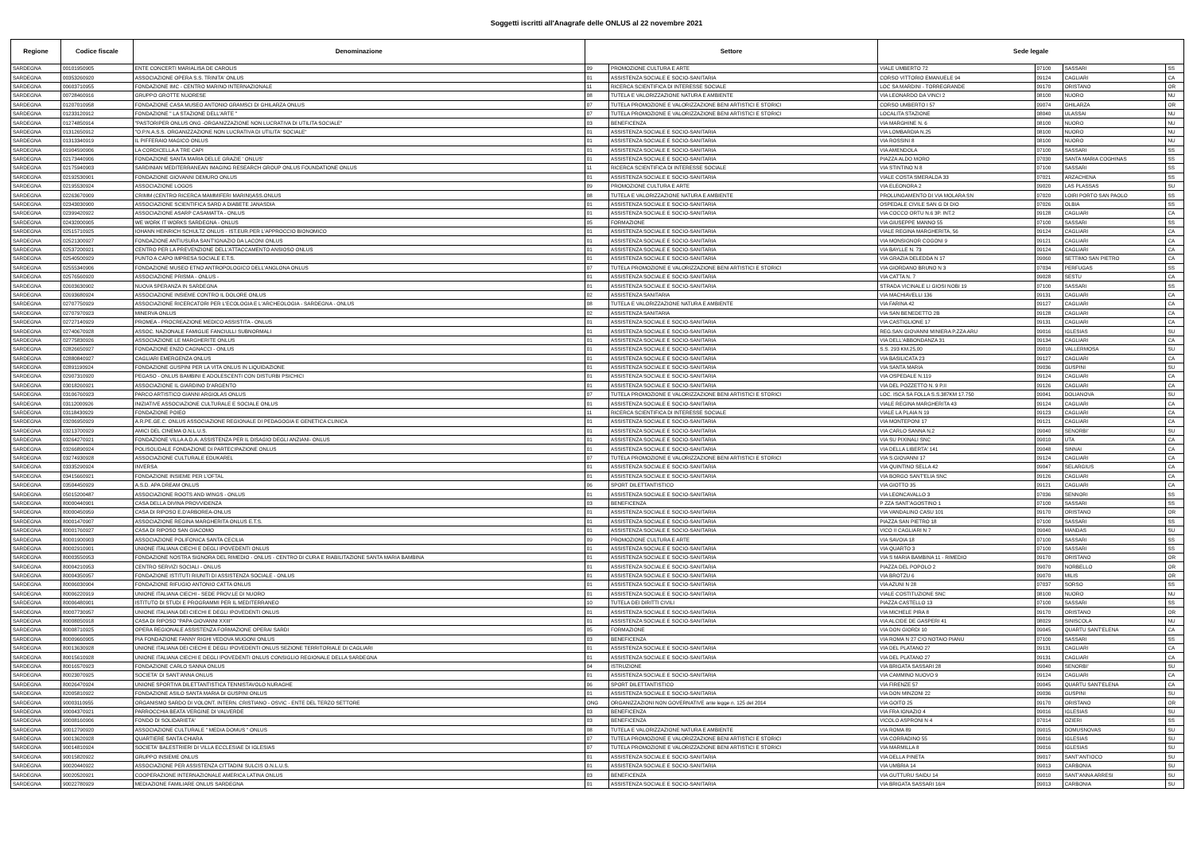Soggetti iscritti all'Anagrafe delle ONLUS al 22 novembre 2021
| Regione | Codice fiscale | Denominazione | Settore | | Sede legale | | | |
| --- | --- | --- | --- | --- | --- | --- | --- | --- |
| SARDEGNA | 00101950905 | ENTE CONCERTI MARIALISA DE CAROLIS | 09 | PROMOZIONE CULTURA E ARTE | VIALE UMBERTO 72 | 07100 | SASSARI | SS |
| SARDEGNA | 00353260920 | ASSOCIAZIONE OPERA S.S. TRINITA' ONLUS | 01 | ASSISTENZA SOCIALE E SOCIO-SANITARIA | CORSO VITTORIO EMANUELE 94 | 09124 | CAGLIARI | CA |
| SARDEGNA | 00603710955 | FONDAZIONE IMC - CENTRO MARINO INTERNAZIONALE | 11 | RICERCA SCIENTIFICA DI INTERESSE SOCIALE | LOC SA MARDINI - TORREGRANDE | 09170 | ORISTANO | OR |
| SARDEGNA | 00728460916 | GRUPPO GROTTE NUORESE | 08 | TUTELA E VALORIZZAZIONE NATURA E AMBIENTE | VIA LEONARDO DA VINCI 2 | 08100 | NUORO | NU |
| SARDEGNA | 01207010958 | FONDAZIONE CASA MUSEO ANTONIO GRAMSCI DI GHILARZA ONLUS | 07 | TUTELA PROMOZIONE E VALORIZZAZIONE BENI ARTISTICI E STORICI | CORSO UMBERTO I 57 | 09074 | GHILARZA | OR |
| SARDEGNA | 01233120912 | FONDAZIONE " LA STAZIONE DELL'ARTE " | 07 | TUTELA PROMOZIONE E VALORIZZAZIONE BENI ARTISTICI E STORICI | LOCALITA STAZIONE | 08040 | ULASSAI | NU |
| SARDEGNA | 01274850914 | "PASTORIPER ONLUS ONG -ORGANIZZAZIONE NON LUCRATIVA DI UTILITA SOCIALE" | 03 | BENEFICENZA | VIA MARGHINE N. 6 | 08100 | NUORO | NU |
| SARDEGNA | 01312650912 | "O.P.N.A.S.S. ORGANIZZAZIONE NON LUCRATIVA DI UTILITA' SOCIALE" | 01 | ASSISTENZA SOCIALE E SOCIO-SANITARIA | VIA LOMBARDIA N.25 | 08100 | NUORO | NU |
| SARDEGNA | 01313340919 | IL PIFFERAIO MAGICO ONLUS | 01 | ASSISTENZA SOCIALE E SOCIO-SANITARIA | VIA ROSSINI 8 | 08100 | NUORO | NU |
| SARDEGNA | 01904590906 | LA CORDICELLA A TRE CAPI | 01 | ASSISTENZA SOCIALE E SOCIO-SANITARIA | VIA AMENDOLA | 07100 | SASSARI | SS |
| SARDEGNA | 02173440906 | FONDAZIONE SANTA MARIA DELLE GRAZIE ' ONLUS' | 01 | ASSISTENZA SOCIALE E SOCIO-SANITARIA | PIAZZA ALDO MORO | 07030 | SANTA MARIA COGHINAS | SS |
| SARDEGNA | 02175940903 | SARDINIAN MEDITERRANEAN IMAGING RESEARCH GROUP ONLUS FOUNDATIONE ONLUS | 11 | RICERCA SCIENTIFICA DI INTERESSE SOCIALE | VIA STINTINO N 8 | 07100 | SASSARI | SS |
| SARDEGNA | 02192530901 | FONDAZIONE GIOVANNI DEMURO ONLUS | 01 | ASSISTENZA SOCIALE E SOCIO-SANITARIA | VIALE COSTA SMERALDA 33 | 07021 | ARZACHENA | SS |
| SARDEGNA | 02195530924 | ASSOCIAZIONE LOGOS | 09 | PROMOZIONE CULTURA E ARTE | VIA ELEONORA 2 | 09020 | LAS PLASSAS | SU |
| SARDEGNA | 02263670909 | CRIMM (CENTRO RICERCA MAMMIFERI MARINI)ASS.ONLUS | 08 | TUTELA E VALORIZZAZIONE NATURA E AMBIENTE | PROLUNGAMENTO DI VIA MOLARA SN | 07020 | LOIRI PORTO SAN PAOLO | SS |
| SARDEGNA | 02343030900 | ASSOCIAZIONE SCIENTIFICA SARD A DIABETE JANASDIA | 01 | ASSISTENZA SOCIALE E SOCIO-SANITARIA | OSPEDALE CIVILE SAN G DI DIO | 07026 | OLBIA | SS |
| SARDEGNA | 02399420922 | ASSOCIAZIONE ASARP CASAMATTA - ONLUS | 01 | ASSISTENZA SOCIALE E SOCIO-SANITARIA | VIA COCCO ORTU N.6 3P. INT.2 | 09128 | CAGLIARI | CA |
| SARDEGNA | 02432000905 | WE WORK IT WORKS SARDEGNA - ONLUS | 05 | FORMAZIONE | VIA GIUSEPPE MANNO 55 | 07100 | SASSARI | SS |
| SARDEGNA | 02515710925 | IOHANN HEINRICH SCHULTZ ONLUS - IST.EUR.PER L'APPROCCIO BIONOMICO | 01 | ASSISTENZA SOCIALE E SOCIO-SANITARIA | VIALE REGINA MARGHERITA, 56 | 09124 | CAGLIARI | CA |
| SARDEGNA | 02521300927 | FONDAZIONE ANTIUSURA SANT'IGNAZIO DA LACONI ONLUS | 01 | ASSISTENZA SOCIALE E SOCIO-SANITARIA | VIA MONSIGNOR COGONI 9 | 09121 | CAGLIARI | CA |
| SARDEGNA | 02537200921 | CENTRO PER LA PREVENZIONE DELL'ATTACCAMENTO ANSIOSO ONLUS | 01 | ASSISTENZA SOCIALE E SOCIO-SANITARIA | VIA BAYLLE N. 73 | 09124 | CAGLIARI | CA |
| SARDEGNA | 02540500929 | PUNTO A CAPO IMPRESA SOCIALE E.T.S. | 01 | ASSISTENZA SOCIALE E SOCIO-SANITARIA | VIA GRAZIA DELEDDA N 17 | 09060 | SETTIMO SAN PIETRO | CA |
| SARDEGNA | 02555340906 | FONDAZIONE MUSEO ETNO ANTROPOLOGICO DELL'ANGLONA ONLUS | 07 | TUTELA PROMOZIONE E VALORIZZAZIONE BENI ARTISTICI E STORICI | VIA GIORDANO BRUNO N 3 | 07034 | PERFUGAS | SS |
| SARDEGNA | 02576560920 | ASSOCIAZIONE PRISMA - ONLUS - | 01 | ASSISTENZA SOCIALE E SOCIO-SANITARIA | VIA CATTA N. 7 | 09028 | SESTU | CA |
| SARDEGNA | 02603630902 | NUOVA SPERANZA IN SARDEGNA | 01 | ASSISTENZA SOCIALE E SOCIO-SANITARIA | STRADA VICINALE LI GIOSI NOBI 19 | 07100 | SASSARI | SS |
| SARDEGNA | 02693680924 | ASSOCIAZIONE INSIEME CONTRO IL DOLORE ONLUS | 02 | ASSISTENZA SANITARIA | VIA MACHIAVELLI 136 | 09131 | CAGLIARI | CA |
| SARDEGNA | 02707750929 | ASSOCIAZIONE RICERCATORI PER L'ECOLOGIA E L'ARCHEOLOGIA - SARDEGNA - ONLUS | 08 | TUTELA E VALORIZZAZIONE NATURA E AMBIENTE | VIA FARINA 42 | 09127 | CAGLIARI | CA |
| SARDEGNA | 02707970923 | MINERVA ONLUS | 02 | ASSISTENZA SANITARIA | VIA SAN BENEDETTO 2B | 09128 | CAGLIARI | CA |
| SARDEGNA | 02727140929 | PROMEA - PROCREAZIONE MEDICO ASSISTITA - ONLUS | 01 | ASSISTENZA SOCIALE E SOCIO-SANITARIA | VIA CASTIGLIONE 17 | 09131 | CAGLIARI | CA |
| SARDEGNA | 02740670928 | ASSOC. NAZIONALE FAMIGLIE FANCIULLI SUBNORMALI | 01 | ASSISTENZA SOCIALE E SOCIO-SANITARIA | REG.SAN GIOVANNI MINIERA P.ZZA ARU | 09016 | IGLESIAS | SU |
| SARDEGNA | 02775830926 | ASSOCIAZIONE LE MARGHERITE ONLUS | 01 | ASSISTENZA SOCIALE E SOCIO-SANITARIA | VIA DELL'ABBONDANZA 31 | 09134 | CAGLIARI | CA |
| SARDEGNA | 02826650927 | FONDAZIONE ENZO CAGNACCI - ONLUS | 01 | ASSISTENZA SOCIALE E SOCIO-SANITARIA | S.S. 293 KM.25,00 | 09010 | VALLERMOSA | SU |
| SARDEGNA | 02880840927 | CAGLIARI EMERGENZA ONLUS | 01 | ASSISTENZA SOCIALE E SOCIO-SANITARIA | VIA BASILICATA 23 | 09127 | CAGLIARI | CA |
| SARDEGNA | 02891190924 | FONDAZIONE GUSPINI PER LA VITA ONLUS IN LIQUIDAZIONE | 01 | ASSISTENZA SOCIALE E SOCIO-SANITARIA | VIA SANTA MARIA | 09036 | GUSPINI | SU |
| SARDEGNA | 02907310920 | PEGASO - ONLUS BAMBINI E ADOLESCENTI CON DISTURBI PSICHICI | 01 | ASSISTENZA SOCIALE E SOCIO-SANITARIA | VIA OSPEDALE N.119 | 09124 | CAGLIARI | CA |
| SARDEGNA | 03018260921 | ASSOCIAZIONE IL GIARDINO D'ARGENTO | 01 | ASSISTENZA SOCIALE E SOCIO-SANITARIA | VIA DEL POZZETTO N. 9 P.II | 09126 | CAGLIARI | CA |
| SARDEGNA | 03106760923 | PARCO ARTISTICO GIANNI ARGIOLAS ONLUS | 07 | TUTELA PROMOZIONE E VALORIZZAZIONE BENI ARTISTICI E STORICI | LOC. ISCA SA FOLLA S.S.387KM 17.750 | 09041 | DOLIANOVA | SU |
| SARDEGNA | 03112000926 | INIZIATIVE ASSOCIAZIONE CULTURALE E SOCIALE ONLUS | 01 | ASSISTENZA SOCIALE E SOCIO-SANITARIA | VIALE REGINA MARGHERITA 43 | 09124 | CAGLIARI | CA |
| SARDEGNA | 03118430929 | FONDAZIONE POIEO | 11 | RICERCA SCIENTIFICA DI INTERESSE SOCIALE | VIALE LA PLAIA N 19 | 09123 | CAGLIARI | CA |
| SARDEGNA | 03206950929 | A.R.PE.GE.C. ONLUS ASSOCIAZIONE REGIONALE DI PEDAGOGIA E GENETICA CLINICA | 01 | ASSISTENZA SOCIALE E SOCIO-SANITARIA | VIA MONTEPONI 17 | 09121 | CAGLIARI | CA |
| SARDEGNA | 03213700929 | AMICI DEL CINEMA O.N.L.U.S. | 01 | ASSISTENZA SOCIALE E SOCIO-SANITARIA | VIA CARLO SANNA N.2 | 09040 | SENORBI' | SU |
| SARDEGNA | 03264270921 | FONDAZIONE VILLA A.D.A. ASSISTENZA PER IL DISAGIO DEGLI ANZIANI- ONLUS | 01 | ASSISTENZA SOCIALE E SOCIO-SANITARIA | VIA SU PIXINALI SNC | 09010 | UTA | CA |
| SARDEGNA | 03266890924 | POLISOLIDALE FONDAZIONE DI PARTECIPAZIONE ONLUS | 01 | ASSISTENZA SOCIALE E SOCIO-SANITARIA | VIA DELLA LIBERTA' 141 | 09048 | SINNAI | CA |
| SARDEGNA | 03274930928 | ASSOCIAZIONE CULTURALE EDUKAREL | 07 | TUTELA PROMOZIONE E VALORIZZAZIONE BENI ARTISTICI E STORICI | VIA S.GIOVANNI 17 | 09124 | CAGLIARI | CA |
| SARDEGNA | 03335290924 | INVERSA | 01 | ASSISTENZA SOCIALE E SOCIO-SANITARIA | VIA QUINTINO SELLA 42 | 09047 | SELARGIUS | CA |
| SARDEGNA | 03415660921 | FONDAZIONE INSIEME PER L'OFTAL | 01 | ASSISTENZA SOCIALE E SOCIO-SANITARIA | VIA BORGO SANT'ELIA SNC | 09126 | CAGLIARI | CA |
| SARDEGNA | 03504450929 | A.S.D. APA DREAM ONLUS | 06 | SPORT DILETTANTISTICO | VIA GIOTTO 35 | 09121 | CAGLIARI | CA |
| SARDEGNA | 05015200487 | ASSOCIAZIONE ROOTS AND WINGS - ONLUS | 01 | ASSISTENZA SOCIALE E SOCIO-SANITARIA | VIA LEONCAVALLO 3 | 07036 | SENNORI | SS |
| SARDEGNA | 80000440901 | CASA DELLA DIVINA PROVVIDENZA | 03 | BENEFICENZA | P ZZA SANT'AGOSTINO 1 | 07100 | SASSARI | SS |
| SARDEGNA | 80000450959 | CASA DI RIPOSO E.D'ARBOREA-ONLUS | 01 | ASSISTENZA SOCIALE E SOCIO-SANITARIA | VIA VANDALINO CASU 101 | 09170 | ORISTANO | OR |
| SARDEGNA | 80001470907 | ASSOCIAZIONE REGINA MARGHERITA ONLUS E.T.S. | 01 | ASSISTENZA SOCIALE E SOCIO-SANITARIA | PIAZZA SAN PIETRO 18 | 07100 | SASSARI | SS |
| SARDEGNA | 80001760927 | CASA DI RIPOSO SAN GIACOMO | 01 | ASSISTENZA SOCIALE E SOCIO-SANITARIA | VICO II CAGLIARI N 7 | 09040 | MANDAS | SU |
| SARDEGNA | 80001900903 | ASSOCIAZIONE POLIFONICA SANTA CECILIA | 09 | PROMOZIONE CULTURA E ARTE | VIA SAVOIA 18 | 07100 | SASSARI | SS |
| SARDEGNA | 80002910901 | UNIONE ITALIANA CIECHI E DEGLI IPOVEDENTI ONLUS | 01 | ASSISTENZA SOCIALE E SOCIO-SANITARIA | VIA QUARTO 3 | 07100 | SASSARI | SS |
| SARDEGNA | 80003550953 | FONDAZIONE NOSTRA SIGNORA DEL RIMEDIO - ONLUS - CENTRO DI CURA E RIABILITAZIONE SANTA MARIA BAMBINA | 01 | ASSISTENZA SOCIALE E SOCIO-SANITARIA | VIA S MARIA BAMBINA 11 - RIMEDIO | 09170 | ORISTANO | OR |
| SARDEGNA | 80004210953 | CENTRO SERVIZI SOCIALI - ONLUS | 01 | ASSISTENZA SOCIALE E SOCIO-SANITARIA | PIAZZA DEL POPOLO 2 | 09070 | NORBELLO | OR |
| SARDEGNA | 80004350957 | FONDAZIONE ISTITUTI RIUNITI DI ASSISTENZA SOCIALE - ONLUS | 01 | ASSISTENZA SOCIALE E SOCIO-SANITARIA | VIA BROTZU 6 | 09070 | MILIS | OR |
| SARDEGNA | 80006030904 | FONDAZIONE RIFUGIO ANTONIO CATTA ONLUS | 01 | ASSISTENZA SOCIALE E SOCIO-SANITARIA | VIA AZUNI N 28 | 07037 | SORSO | SS |
| SARDEGNA | 80006220919 | UNIONE ITALIANA CIECHI - SEDE PROV.LE DI NUORO | 01 | ASSISTENZA SOCIALE E SOCIO-SANITARIA | VIALE COSTITUZIONE SNC | 08100 | NUORO | NU |
| SARDEGNA | 80006480901 | ISTITUTO DI STUDI E PROGRAMMI PER IL MEDITERRANEO | 10 | TUTELA DEI DIRITTI CIVILI | PIAZZA CASTELLO 13 | 07100 | SASSARI | SS |
| SARDEGNA | 80007730957 | UNIONE ITALIANA DEI CIECHI E DEGLI IPOVEDENTI ONLUS | 01 | ASSISTENZA SOCIALE E SOCIO-SANITARIA | VIA MICHELE PIRA 8 | 09170 | ORISTANO | OR |
| SARDEGNA | 80008050918 | CASA DI RIPOSO "PAPA GIOVANNI XXIII" | 01 | ASSISTENZA SOCIALE E SOCIO-SANITARIA | VIA ALCIDE DE GASPERI 41 | 08029 | SINISCOLA | NU |
| SARDEGNA | 80008710925 | OPERA REGIONALE ASSISTENZA FORMAZIONE OPERAI SARDI | 05 | FORMAZIONE | VIA DON GIORDI 10 | 09045 | QUARTU SANT'ELENA | CA |
| SARDEGNA | 80009660905 | PIA FONDAZIONE FANNY RIGHI VEDOVA MUGONI ONLUS | 03 | BENEFICENZA | VIA ROMA N 27 C/O NOTAIO PIANU | 07100 | SASSARI | SS |
| SARDEGNA | 80013630928 | UNIONE ITALIANA DEI CIECHI E DEGLI IPOVEDENTI ONLUS SEZIONE TERRITORIALE DI CAGLIARI | 01 | ASSISTENZA SOCIALE E SOCIO-SANITARIA | VIA DEL PLATANO 27 | 09131 | CAGLIARI | CA |
| SARDEGNA | 80015610928 | UNIONE ITALIANA CIECHI E DEGLI IPOVEDENTI ONLUS CONSIGLIO REGIONALE DELLA SARDEGNA | 01 | ASSISTENZA SOCIALE E SOCIO-SANITARIA | VIA DEL PLATANO 27 | 09131 | CAGLIARI | CA |
| SARDEGNA | 80016570923 | FONDAZIONE CARLO SANNA ONLUS | 04 | ISTRUZIONE | VIA BRIGATA SASSARI 28 | 09040 | SENORBI' | SU |
| SARDEGNA | 80023070925 | SOCIETA' DI SANT'ANNA ONLUS | 01 | ASSISTENZA SOCIALE E SOCIO-SANITARIA | VIA CAMMINO NUOVO 9 | 09124 | CAGLIARI | CA |
| SARDEGNA | 80026470924 | UNIONE SPORTIVA DILETTANTISTICA TENNISTAVOLO NURAGHE | 06 | SPORT DILETTANTISTICO | VIA FIRENZE 57 | 09045 | QUARTU SANT'ELENA | CA |
| SARDEGNA | 82005810922 | FONDAZIONE ASILO SANTA MARIA DI GUSPINI ONLUS | 01 | ASSISTENZA SOCIALE E SOCIO-SANITARIA | VIA DON MINZONI 22 | 09036 | GUSPINI | SU |
| SARDEGNA | 90003110955 | ORGANISMO SARDO DI VOLONT. INTERN. CRISTIANO - OSVIC - ENTE DEL TERZO SETTORE | ONG | ORGANIZZAZIONI NON GOVERNATIVE ante legge n. 125 del 2014 | VIA GOITO 25 | 09170 | ORISTANO | OR |
| SARDEGNA | 90004370921 | PARROCCHIA BEATA VERGINE DI VALVERDE | 03 | BENEFICENZA | VIA FRA IGNAZIO 4 | 09016 | IGLESIAS | SU |
| SARDEGNA | 90008160906 | FONDO DI SOLIDARIETA' | 03 | BENEFICENZA | VICOLO ASPRONI N 4 | 07014 | OZIERI | SS |
| SARDEGNA | 90012790920 | ASSOCIAZIONE CULTURALE " MEDIA DOMUS " ONLUS | 08 | TUTELA E VALORIZZAZIONE NATURA E AMBIENTE | VIA ROMA 89 | 09015 | DOMUSNOVAS | SU |
| SARDEGNA | 90013620928 | QUARTIERE SANTA CHIARA | 07 | TUTELA PROMOZIONE E VALORIZZAZIONE BENI ARTISTICI E STORICI | VIA CORRADINO 55 | 09016 | IGLESIAS | SU |
| SARDEGNA | 90014810924 | SOCIETA' BALESTRIERI DI VILLA ECCLESIAE DI IGLESIAS | 07 | TUTELA PROMOZIONE E VALORIZZAZIONE BENI ARTISTICI E STORICI | VIA MARMILLA 8 | 09016 | IGLESIAS | SU |
| SARDEGNA | 90015820922 | GRUPPO INSIEME ONLUS | 01 | ASSISTENZA SOCIALE E SOCIO-SANITARIA | VIA DELLA PINETA | 09017 | SANT'ANTIOCO | SU |
| SARDEGNA | 90020440922 | ASSOCIAZIONE PER ASSISTENZA CITTADINI SULCIS O.N.L.U.S. | 01 | ASSISTENZA SOCIALE E SOCIO-SANITARIA | VIA UMBRIA 14 | 09013 | CARBONIA | SU |
| SARDEGNA | 90020520921 | COOPERAZIONE INTERNAZIONALE AMERICA LATINA ONLUS | 03 | BENEFICENZA | VIA GUTTURU SAIDU 14 | 09010 | SANT'ANNA ARRESI | SU |
| SARDEGNA | 90022780929 | MEDIAZIONE FAMILIARE ONLUS SARDEGNA | 01 | ASSISTENZA SOCIALE E SOCIO-SANITARIA | VIA BRIGATA SASSARI 16/4 | 09013 | CARBONIA | SU |